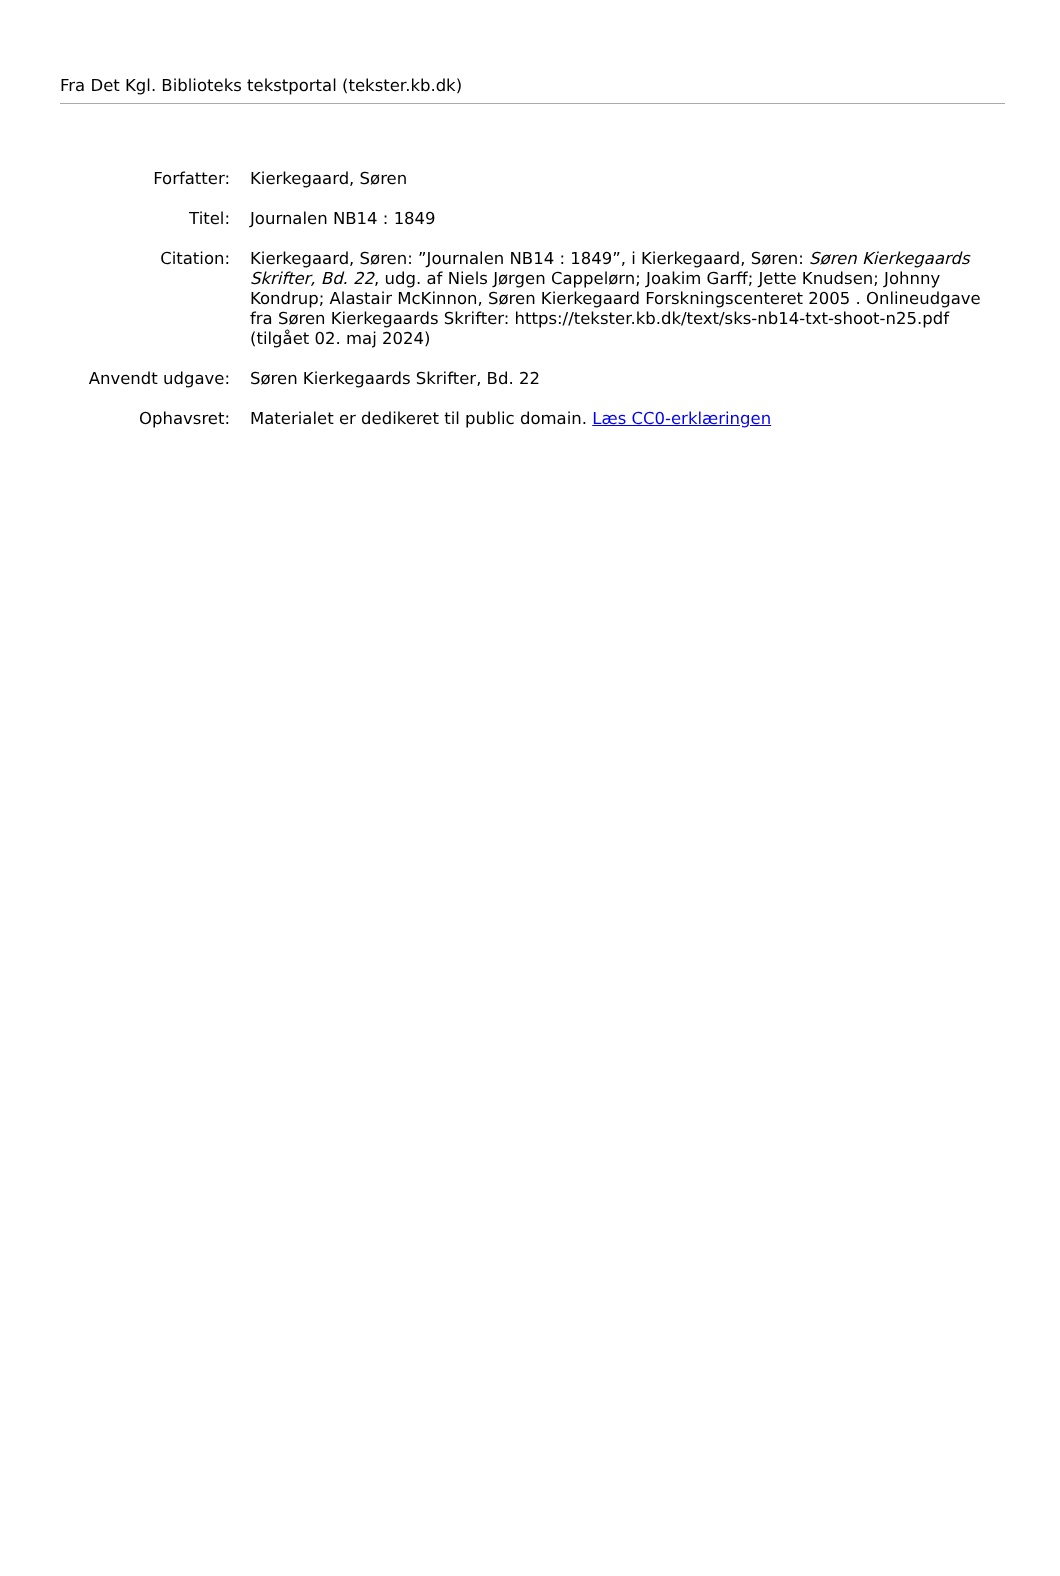Fra Det Kgl. Biblioteks tekstportal (tekster.kb.dk)
| Forfatter: | Kierkegaard, Søren |
| Titel: | Journalen NB14 : 1849 |
| Citation: | Kierkegaard, Søren: ”Journalen NB14 : 1849”, i Kierkegaard, Søren: Søren Kierkegaards Skrifter, Bd. 22 , udg. af Niels Jørgen Cappelørn; Joakim Garff; Jette Knudsen; Johnny Kondrup; Alastair McKinnon, Søren Kierkegaard Forskningscenteret 2005 . Onlineudgave fra Søren Kierkegaards Skrifter: https://tekster.kb.dk/text/sks-nb14-txt-shoot-n25.pdf (tilgået 02. maj 2024) |
| Anvendt udgave: | Søren Kierkegaards Skrifter, Bd. 22 |
| Ophavsret: | Materialet er dedikeret til public domain. Læs CC0-erklæringen |